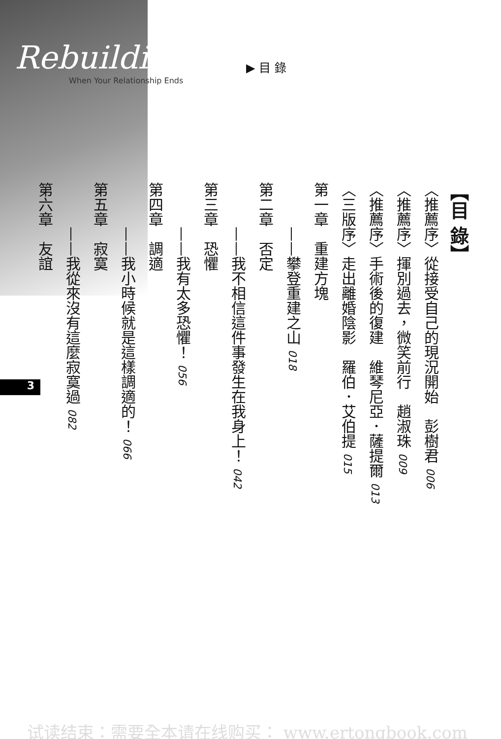Rebuildin
When Your Relationship Ends
▶ 目 錄
【目 錄】
〈推薦序〉從接受自己的現況開始　彭樹君 006
〈推薦序〉揮別過去，微笑前行　趙淑珠 009
〈推薦序〉手術後的復建　維琴尼亞．薩提爾 013
〈三版序〉走出離婚陰影　羅伯．艾伯提 015
第一章　重建方塊
　　　——攀登重建之山 018
第二章　否定
　　　——我不相信這件事發生在我身上！ 042
第三章　恐懼
　　　——我有太多恐懼！ 056
第四章　調適
　　　——我小時候就是這樣調適的！ 066
第五章　寂寞
　　　——我從來沒有這麼寂寞過 082
第六章　友誼
3
试读结束：需要全本请在线购买： www.ertongbook.com